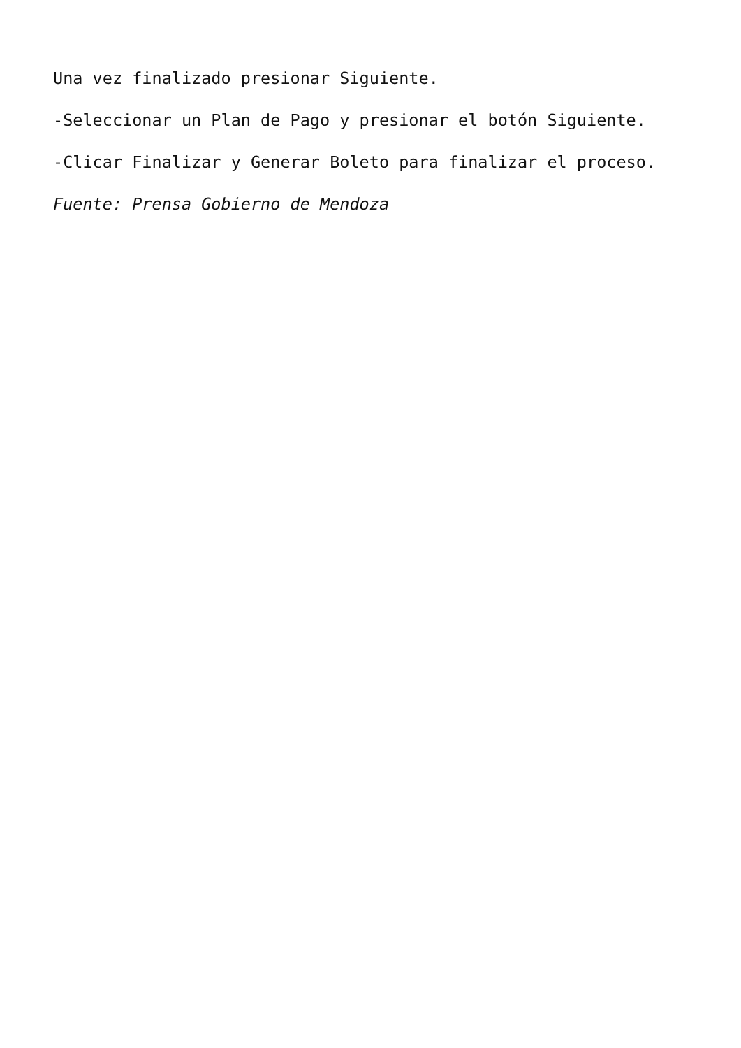Una vez finalizado presionar Siguiente.
-Seleccionar un Plan de Pago y presionar el botón Siguiente.
-Clicar Finalizar y Generar Boleto para finalizar el proceso.
Fuente: Prensa Gobierno de Mendoza